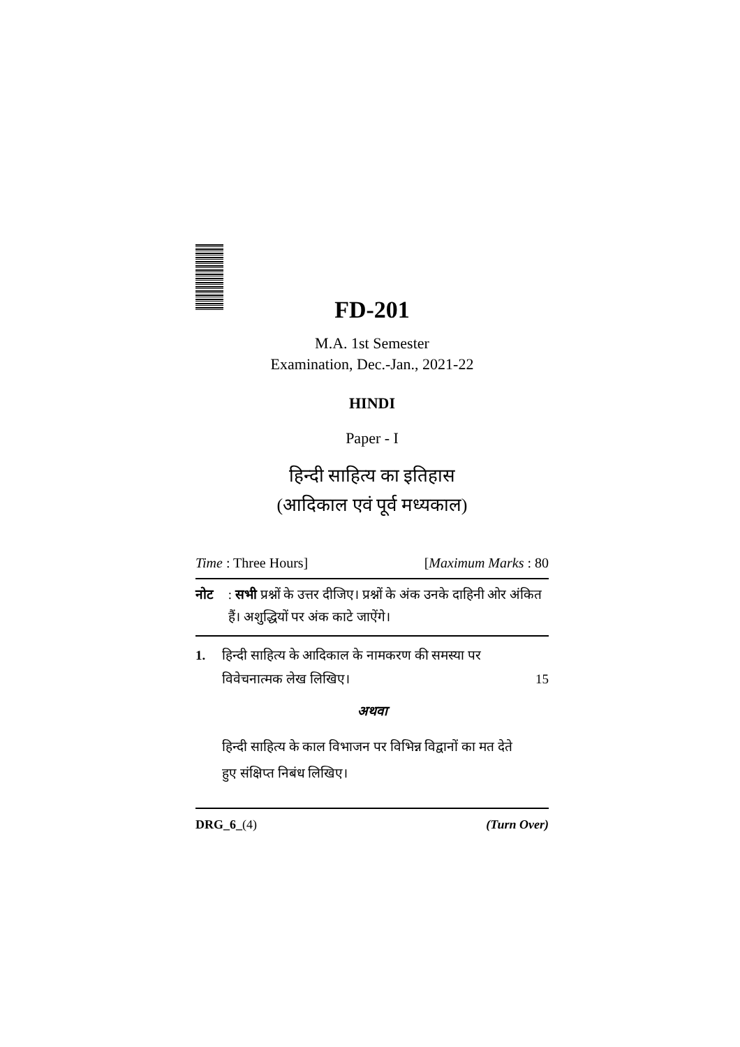FD-201
M.A. 1st Semester
Examination, Dec.-Jan., 2021-22
HINDI
Paper - I
हिन्दी साहित्य का इतिहास
(आदिकाल एवं पूर्व मध्यकाल)
Time : Three Hours] [Maximum Marks : 80
नोट: सभी प्रश्नों के उत्तर दीजिए। प्रश्नों के अंक उनके दाहिनी ओर अंकित हैं। अशुद्धियों पर अंक काटे जाऐंगे।
1. हिन्दी साहित्य के आदिकाल के नामकरण की समस्या पर विवेचनात्मक लेख लिखिए। 15
अथवा
हिन्दी साहित्य के काल विभाजन पर विभिन्न विद्वानों का मत देते हुए संक्षिप्त निबंध लिखिए।
DRG_6_(4) (Turn Over)